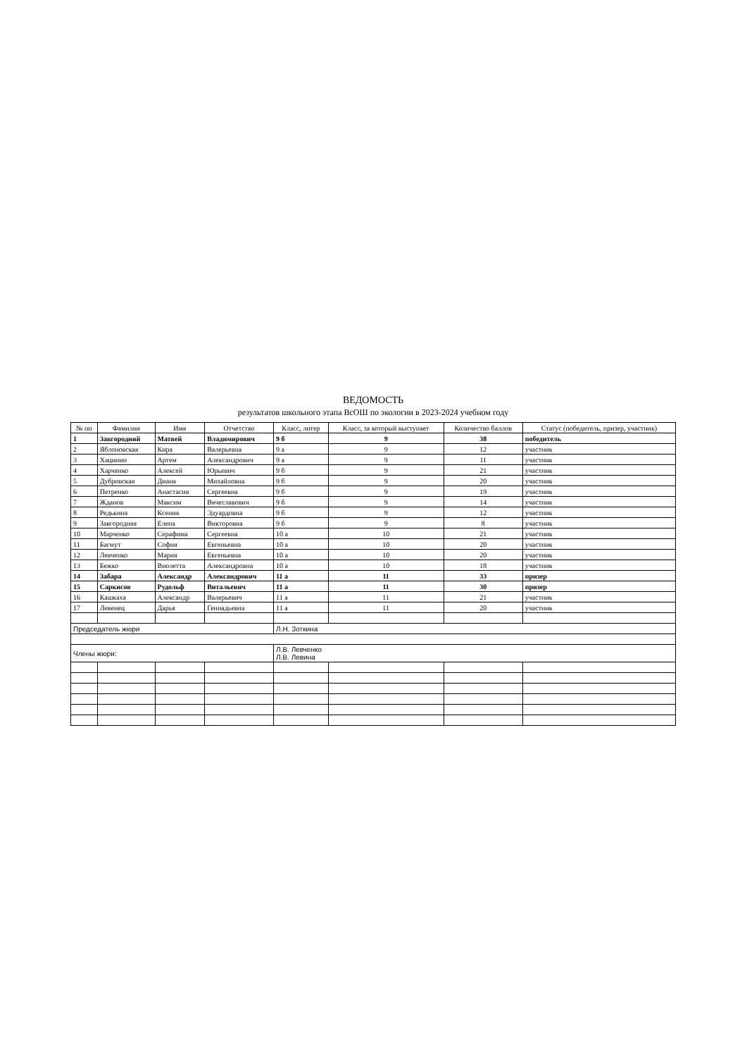ВЕДОМОСТЬ
результатов школьного этапа ВсОШ по экологии в 2023-2024 учебном году
| № пп | Фамилия | Имя | Отчетство | Класс, литер | Класс, за который выступает | Количество баллов | Статус (победитель, призер, участник) |
| --- | --- | --- | --- | --- | --- | --- | --- |
| 1 | Завгородний | Матвей | Владимирович | 9 б | 9 | 38 | победитель |
| 2 | Яблоновская | Кира | Валерьевна | 9 а | 9 | 12 | участник |
| 3 | Хацинин | Артем | Александрович | 9 а | 9 | 11 | участник |
| 4 | Харченко | Алексей | Юрьевич | 9 б | 9 | 21 | участник |
| 5 | Дубровская | Диана | Михайловна | 9 б | 9 | 20 | участник |
| 6 | Петренко | Анастасия | Сергеевна | 9 б | 9 | 19 | участник |
| 7 | Жданов | Максим | Вячеславович | 9 б | 9 | 14 | участник |
| 8 | Редькина | Ксения | Эдуардовна | 9 б | 9 | 12 | участник |
| 9 | Завгородняя | Елена | Викторовна | 9 б | 9 | 8 | участник |
| 10 | Марченко | Серафима | Сергеевна | 10 а | 10 | 21 | участник |
| 11 | Багмут | София | Евгеньевна | 10 а | 10 | 20 | участник |
| 12 | Левченко | Мария | Евгеньевна | 10 а | 10 | 20 | участник |
| 13 | Бежко | Виолетта | Александровна | 10 а | 10 | 18 | участник |
| 14 | Забара | Александр | Александрович | 11 а | 11 | 33 | призер |
| 15 | Саркисов | Рудольф | Витальевич | 11 а | 11 | 30 | призер |
| 16 | Кашкаха | Александр | Валерьевич | 11 а | 11 | 21 | участник |
| 17 | Левенец | Дарья | Геннадьевна | 11 а | 11 | 20 | участник |
| Председатель жюри | | | | Л.Н. Зоткина | | | |
| Члены жюри: | | | | Л.В. Левченко Л.В. Левина | | | |